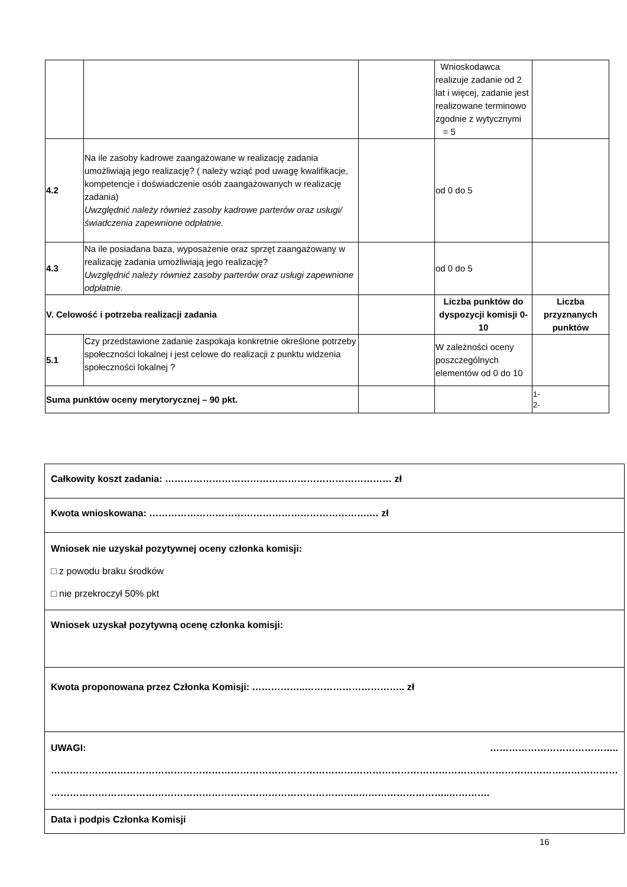| | | | Wnioskodawca realizuje zadanie od 2 lat i więcej, zadanie jest realizowane terminowo zgodnie z wytycznymi = 5 | |
| 4.2 | Na ile zasoby kadrowe zaangażowane w realizację zadania umożliwiają jego realizację? ( należy wziąć pod uwagę kwalifikacje, kompetencje i doświadczenie osób zaangażowanych w realizację zadania) Uwzględnić należy również zasoby kadrowe parterów oraz usługi/ świadczenia zapewnione odpłatnie. | | od 0 do 5 | |
| 4.3 | Na ile posiadana baza, wyposażenie oraz sprzęt zaangażowany w realizację zadania umożliwiają jego realizację? Uwzględnić należy również zasoby parterów oraz usługi zapewnione odpłatnie. | | od 0 do 5 | |
| V. Celowość i potrzeba realizacji zadania | | | Liczba punktów do dyspozycji komisji 0-10 | Liczba przyznanych punktów |
| 5.1 | Czy przedstawione zadanie zaspokaja konkretnie określone potrzeby społeczności lokalnej i jest celowe do realizacji z punktu widzenia społeczności lokalnej ? | | W zależności oceny poszczególnych elementów od 0 do 10 | |
| Suma punktów oceny merytorycznej – 90 pkt. | | | | 1- 2- |
| Całkowity koszt zadania: ……………………………………………………………… zł |
| Kwota wnioskowana: …………………………………………………………….… zł |
| Wniosek nie uzyskał pozytywnej oceny członka komisji: □ z powodu braku środków □ nie przekroczył 50% pkt |
| Wniosek uzyskał pozytywną ocenę członka komisji: |
| Kwota proponowana przez Członka Komisji: ……………..………………………….. zł |
| ………………………………….. UWAGI: ……………………………………………………………………………………………………………………………………………………………… ……………………………………………………………………………………..………………………..…………. |
| Data i podpis Członka Komisji |
16